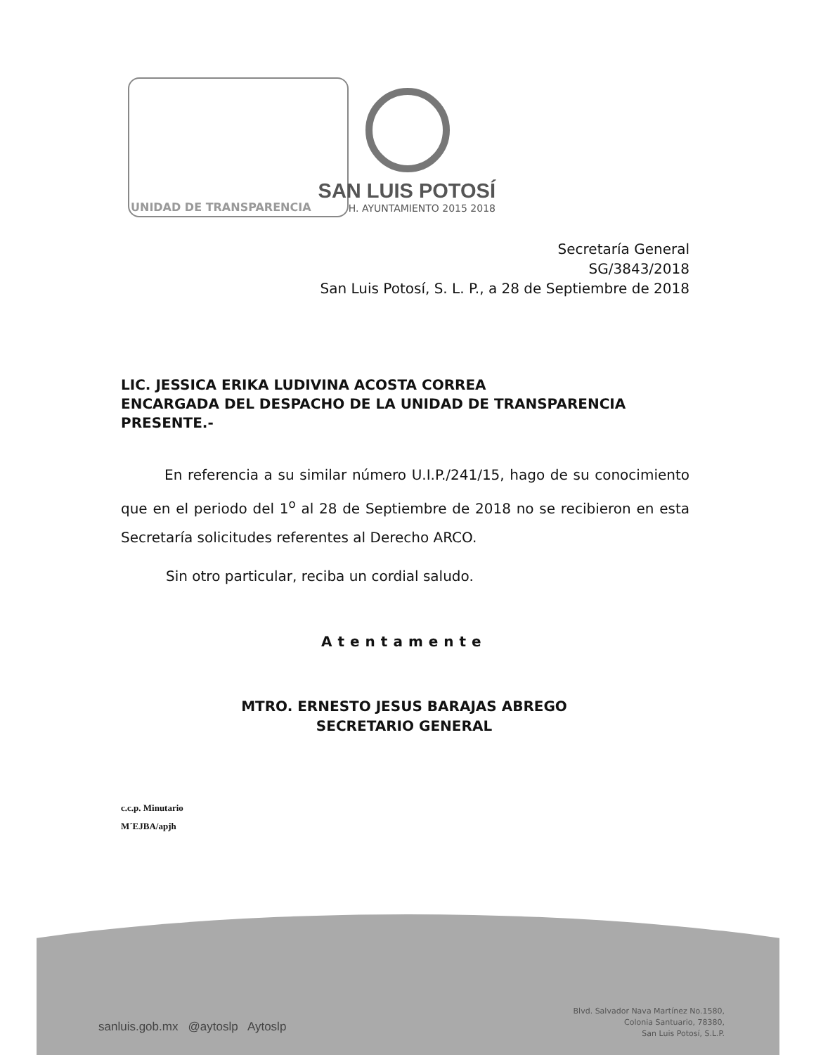UNIDAD DE TRANSPARENCIA
SAN LUIS POTOSÍ
H. AYUNTAMIENTO 2015 2018
Secretaría General
SG/3843/2018
San Luis Potosí, S. L. P., a 28 de Septiembre de 2018
LIC. JESSICA ERIKA LUDIVINA ACOSTA CORREA
ENCARGADA DEL DESPACHO DE LA UNIDAD DE TRANSPARENCIA
PRESENTE.-
En referencia a su similar número U.I.P./241/15, hago de su conocimiento que en el periodo del 1<sup>o</sup> al 28 de Septiembre de 2018 no se recibieron en esta Secretaría solicitudes referentes al Derecho ARCO.
Sin otro particular, reciba un cordial saludo.
Atentamente
MTRO. ERNESTO JESUS BARAJAS ABREGO
SECRETARIO GENERAL
c.c.p. Minutario
M´EJBA/apjh
sanluis.gob.mx @aytoslp Aytoslp
Blvd. Salvador Nava Martínez No.1580,
Colonia Santuario, 78380,
San Luis Potosí, S.L.P.